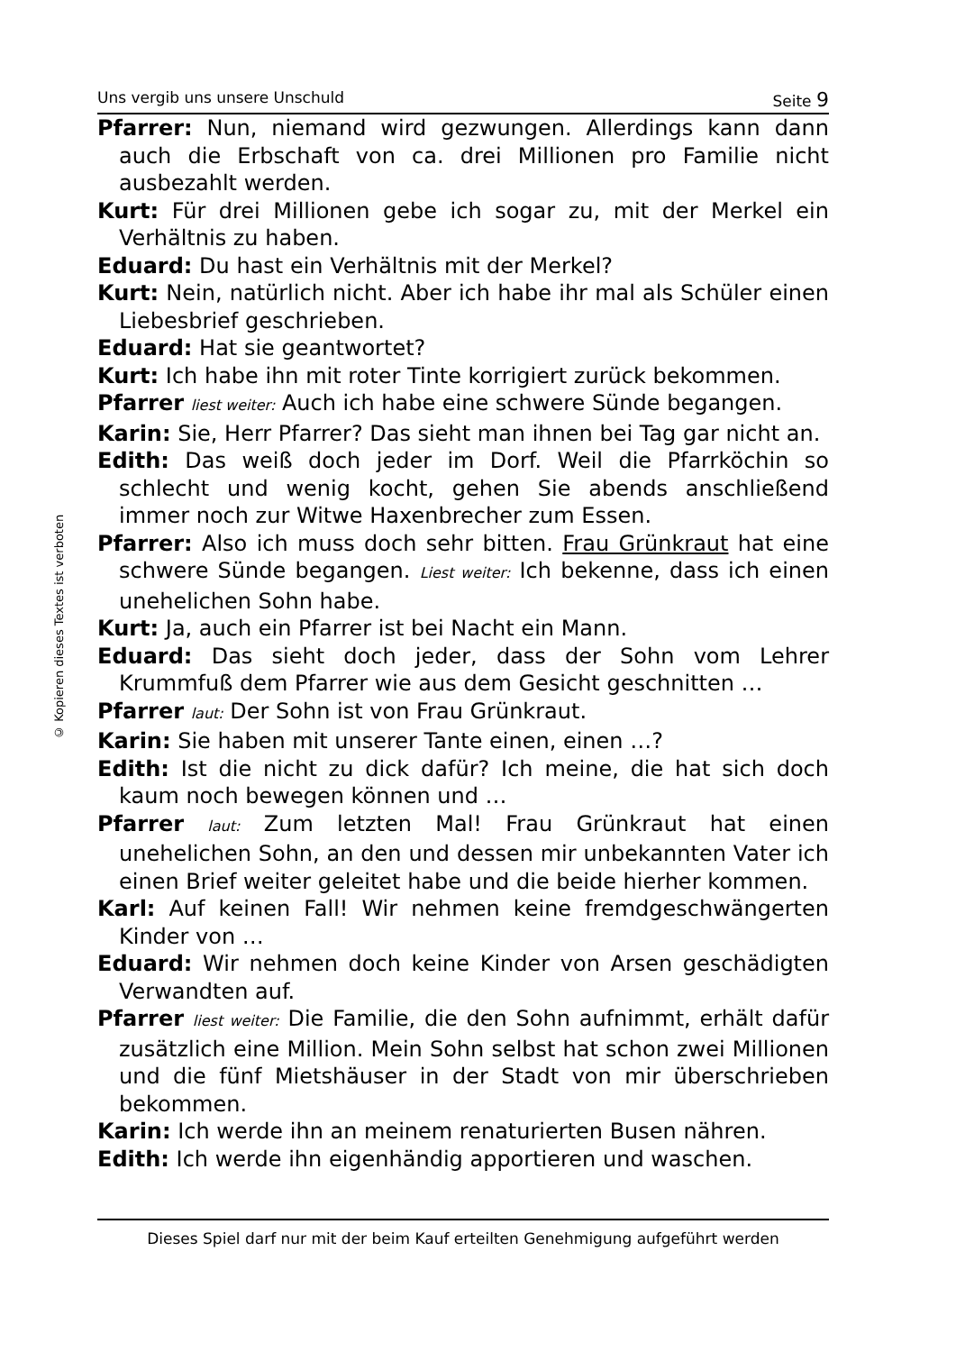© Kopieren dieses Textes ist verboten
Uns vergib uns unsere Unschuld Seite 9
Pfarrer: Nun, niemand wird gezwungen. Allerdings kann dann auch die Erbschaft von ca. drei Millionen pro Familie nicht ausbezahlt werden.
Kurt: Für drei Millionen gebe ich sogar zu, mit der Merkel ein Verhältnis zu haben.
Eduard: Du hast ein Verhältnis mit der Merkel?
Kurt: Nein, natürlich nicht. Aber ich habe ihr mal als Schüler einen Liebesbrief geschrieben.
Eduard: Hat sie geantwortet?
Kurt: Ich habe ihn mit roter Tinte korrigiert zurück bekommen.
Pfarrer liest weiter: Auch ich habe eine schwere Sünde begangen.
Karin: Sie, Herr Pfarrer? Das sieht man ihnen bei Tag gar nicht an.
Edith: Das weiß doch jeder im Dorf. Weil die Pfarrköchin so schlecht und wenig kocht, gehen Sie abends anschließend immer noch zur Witwe Haxenbrecher zum Essen.
Pfarrer: Also ich muss doch sehr bitten. Frau Grünkraut hat eine schwere Sünde begangen. Liest weiter: Ich bekenne, dass ich einen unehelichen Sohn habe.
Kurt: Ja, auch ein Pfarrer ist bei Nacht ein Mann.
Eduard: Das sieht doch jeder, dass der Sohn vom Lehrer Krummfuß dem Pfarrer wie aus dem Gesicht geschnitten …
Pfarrer laut: Der Sohn ist von Frau Grünkraut.
Karin: Sie haben mit unserer Tante einen, einen …?
Edith: Ist die nicht zu dick dafür? Ich meine, die hat sich doch kaum noch bewegen können und …
Pfarrer laut: Zum letzten Mal! Frau Grünkraut hat einen unehelichen Sohn, an den und dessen mir unbekannten Vater ich einen Brief weiter geleitet habe und die beide hierher kommen.
Karl: Auf keinen Fall! Wir nehmen keine fremdgeschwängerten Kinder von …
Eduard: Wir nehmen doch keine Kinder von Arsen geschädigten Verwandten auf.
Pfarrer liest weiter: Die Familie, die den Sohn aufnimmt, erhält dafür zusätzlich eine Million. Mein Sohn selbst hat schon zwei Millionen und die fünf Mietshäuser in der Stadt von mir überschrieben bekommen.
Karin: Ich werde ihn an meinem renaturierten Busen nähren.
Edith: Ich werde ihn eigenhändig apportieren und waschen.
Dieses Spiel darf nur mit der beim Kauf erteilten Genehmigung aufgeführt werden